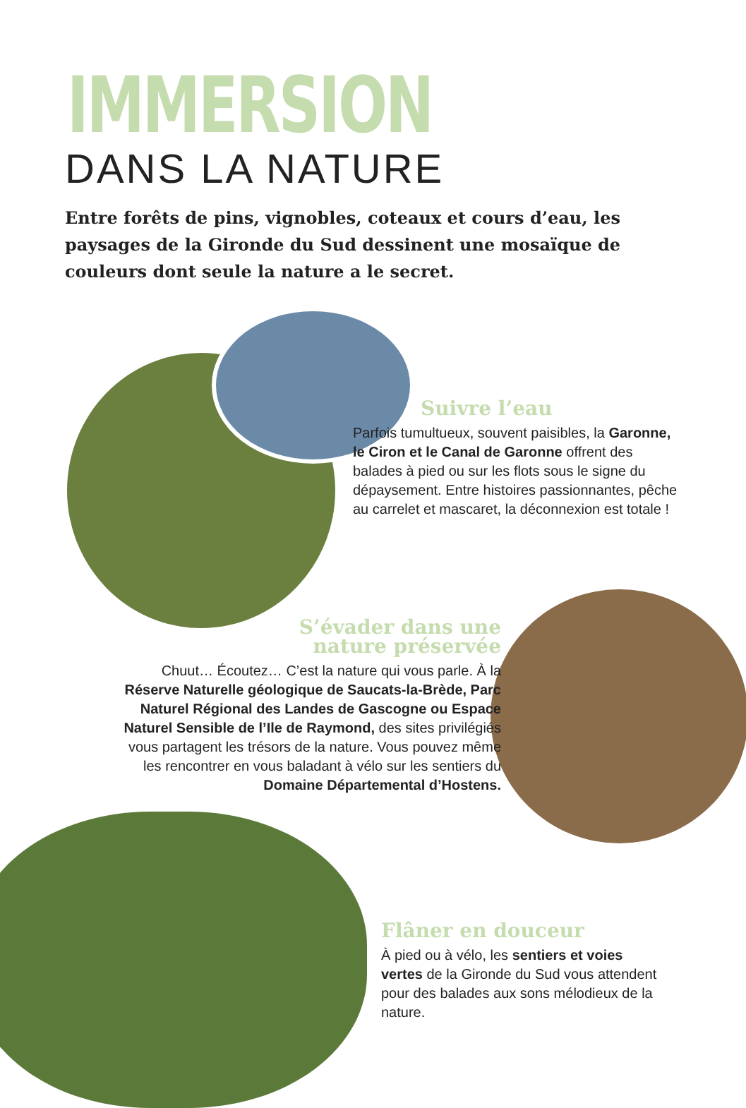IMMERSION
DANS LA NATURE
Entre forêts de pins, vignobles, coteaux et cours d’eau, les paysages de la Gironde du Sud dessinent une mosaïque de couleurs dont seule la nature a le secret.
Suivre l’eau
Parfois tumultueux, souvent paisibles, la Garonne, le Ciron et le Canal de Garonne offrent des balades à pied ou sur les flots sous le signe du dépaysement. Entre histoires passionnantes, pêche au carrelet et mascaret, la déconnexion est totale !
S’évader dans une
nature préservée
Chuut… Écoutez… C’est la nature qui vous parle. À la Réserve Naturelle géologique de Saucats-la-Brède, Parc Naturel Régional des Landes de Gascogne ou Espace Naturel Sensible de l’Ile de Raymond, des sites privilégiés vous partagent les trésors de la nature. Vous pouvez même les rencontrer en vous baladant à vélo sur les sentiers du Domaine Départemental d’Hostens.
Flâner en douceur
À pied ou à vélo, les sentiers et voies vertes de la Gironde du Sud vous attendent pour des balades aux sons mélodieux de la nature.